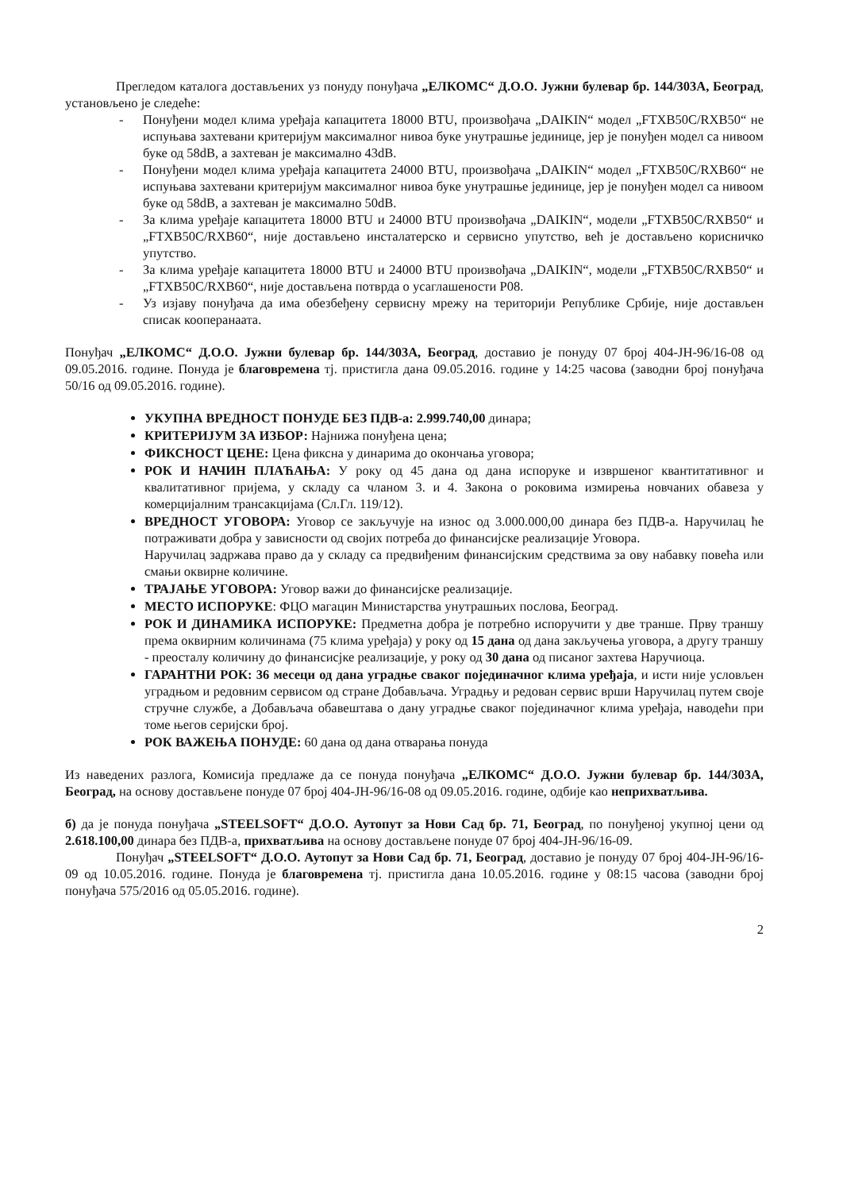Прегледом каталога достављених уз понуду понуђача „ЕЛКОМС“ Д.О.О. Јужни булевар бр. 144/303А, Београд, установљено је следеће:
- Понуђени модел клима уређаја капацитета 18000 BTU, произвођача „DAIKIN“ модел „FTXB50C/RXB50“ не испуњава захтевани критеријум максималног нивоа буке унутрашње јединице, јер је понуђен модел са нивоом буке од 58dB, а захтеван је максимално 43dB.
- Понуђени модел клима уређаја капацитета 24000 BTU, произвођача „DAIKIN“ модел „FTXB50C/RXB60“ не испуњава захтевани критеријум максималног нивоа буке унутрашње јединице, јер је понуђен модел са нивоом буке од 58dB, а захтеван је максимално 50dB.
- За клима уређаје капацитета 18000 BTU и 24000 BTU произвођача „DAIKIN“, модели „FTXB50C/RXB50“ и „FTXB50C/RXB60“, није достављено инсталатерско и сервисно упутство, већ је достављено корисничко упутство.
- За клима уређаје капацитета 18000 BTU и 24000 BTU произвођача „DAIKIN“, модели „FTXB50C/RXB50“ и „FTXB50C/RXB60“, није достављена потврда о усаглашености Р08.
- Уз изјаву понуђача да има обезбеђену сервисну мрежу на територији Републике Србије, није достављен списак кооперанаата.
Понуђач „ЕЛКОМС“ Д.О.О. Јужни булевар бр. 144/303А, Београд, доставио је понуду 07 број 404-ЈН-96/16-08 од 09.05.2016. године. Понуда је благовремена тј. пристигла дана 09.05.2016. године у 14:25 часова (заводни број понуђача 50/16 од 09.05.2016. године).
УКУПНА ВРЕДНОСТ ПОНУДЕ БЕЗ ПДВ-а: 2.999.740,00 динара;
КРИТЕРИЈУМ ЗА ИЗБОР: Најнижа понуђена цена;
ФИКСНОСТ ЦЕНЕ: Цена фиксна у динарима до окончања уговора;
РОК И НАЧИН ПЛАЋАЊА: У року од 45 дана од дана испоруке и извршеног квантитативног и квалитативног пријема, у складу са чланом 3. и 4. Закона о роковима измирења новчаних обавеза у комерцијалним трансакцијама (Сл.Гл. 119/12).
ВРЕДНОСТ УГОВОРА: Уговор се закључује на износ од 3.000.000,00 динара без ПДВ-а. Наручилац ће потраживати добра у зависности од својих потреба до финансијске реализације Уговора.
Наручилац задржава право да у складу са предвиђеним финансијским средствима за ову набавку повећа или смањи оквирне количине.
ТРАЈАЊЕ УГОВОРА: Уговор важи до финансијске реализације.
МЕСТО ИСПОРУКЕ: ФЦО магацин Министарства унутрашњих послова, Београд.
РОК И ДИНАМИКА ИСПОРУКЕ: Предметна добра је потребно испоручити у две транше. Прву траншу према оквирним количинама (75 клима уређаја) у року од 15 дана од дана закључења уговора, а другу траншу - преосталу количину до финансисјке реализације, у року од 30 дана од писаног захтева Наручиоца.
ГАРАНТНИ РОК: 36 месеци од дана уградње сваког појединачног клима уређаја, и исти није условљен уградњом и редовним сервисом од стране Добављача. Уградњу и редован сервис врши Наручилац путем своје стручне службе, а Добављача обавештава о дану уградње сваког појединачног клима уређаја, наводећи при томе његов серијски број.
РОК ВАЖЕЊА ПОНУДЕ: 60 дана од дана отварања понуда
Из наведених разлога, Комисија предлаже да се понуда понуђача „ЕЛКОМС“ Д.О.О. Јужни булевар бр. 144/303А, Београд, на основу достављене понуде 07 број 404-ЈН-96/16-08 од 09.05.2016. године, одбије као неприхватљива.
б) да је понуда понуђача „STEELSOFT“ Д.О.О. Аутопут за Нови Сад бр. 71, Београд, по понуђеној укупној цени од 2.618.100,00 динара без ПДВ-а, прихватљива на основу достављене понуде 07 број 404-ЈН-96/16-09.
Понуђач „STEELSOFT“ Д.О.О. Аутопут за Нови Сад бр. 71, Београд, доставио је понуду 07 број 404-ЈН-96/16-09 од 10.05.2016. године. Понуда је благовремена тј. пристигла дана 10.05.2016. године у 08:15 часова (заводни број понуђача 575/2016 од 05.05.2016. године).
2